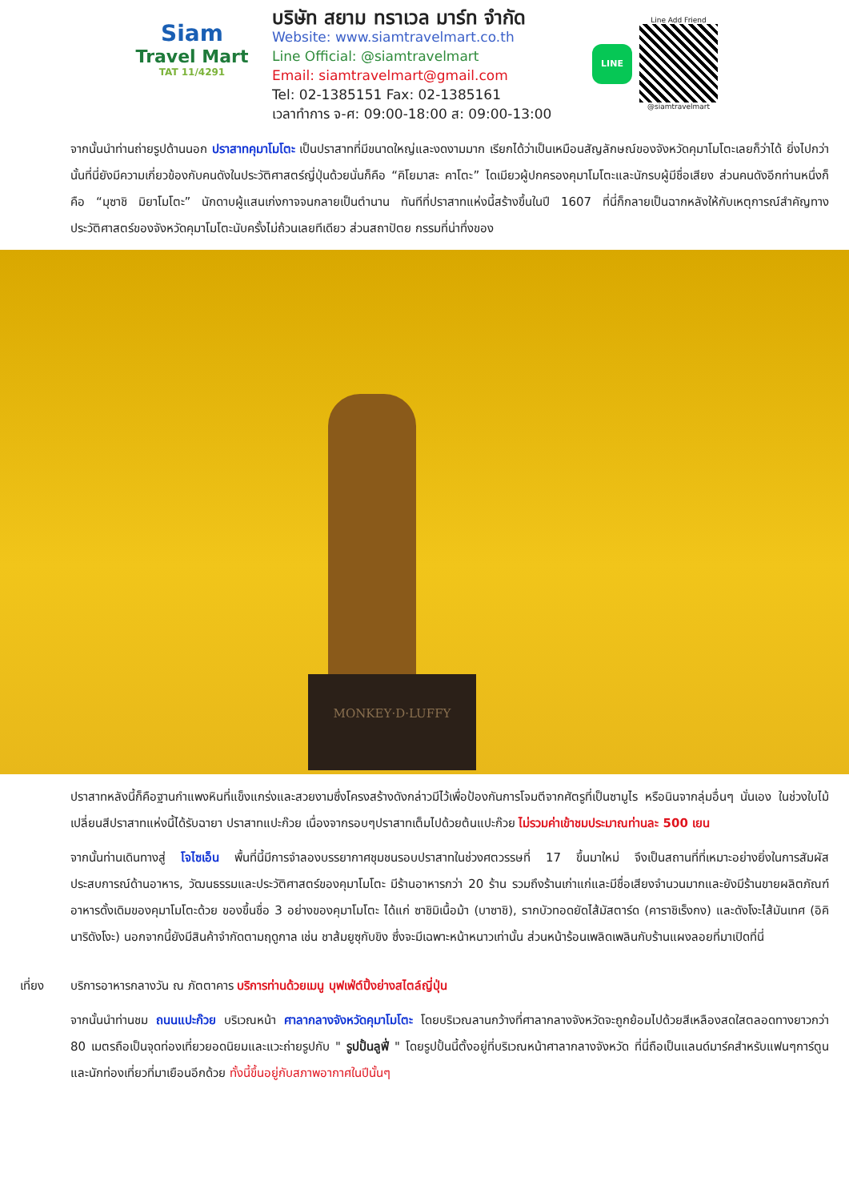Siam
Travel Mart
TAT 11/4291
บริษัท สยาม ทราเวล มาร์ท จำกัด
Website: www.siamtravelmart.co.th
Line Official: @siamtravelmart
Email: siamtravelmart@gmail.com
Tel: 02-1385151 Fax: 02-1385161
เวลาทำการ จ-ศ: 09:00-18:00 ส: 09:00-13:00
LINE
Line Add Friend
@siamtravelmart
จากนั้นนำท่านถ่ายรูปด้านนอก ปราสาทคุมาโมโตะ เป็นปราสาทที่มีขนาดใหญ่และงดงามมาก เรียกได้ว่าเป็นเหมือนสัญลักษณ์ของจังหวัดคุมาโมโตะเลยก็ว่าได้ ยิ่งไปกว่านั้นที่นี่ยังมีความเกี่ยวข้องกับคนดังในประวัติศาสตร์ญี่ปุ่นด้วยนั่นก็คือ “คิโยมาสะ คาโตะ” ไดเมียวผู้ปกครองคุมาโมโตะและนักรบผู้มีชื่อเสียง ส่วนคนดังอีกท่านหนึ่งก็คือ “มุซาชิ มิยาโมโตะ” นักดาบผู้แสนเก่งกาจจนกลายเป็นตำนาน ทันทีที่ปราสาทแห่งนี้สร้างขึ้นในปี 1607 ที่นี่ก็กลายเป็นฉากหลังให้กับเหตุการณ์สำคัญทางประวัติศาสตร์ของจังหวัดคุมาโมโตะนับครั้งไม่ถ้วนเลยทีเดียว ส่วนสถาปัตย กรรมที่น่าทึ่งของ
MONKEY·D·LUFFY
ปราสาทหลังนี้ก็คือฐานกำแพงหินที่แข็งแกร่งและสวยงามซึ่งโครงสร้างดังกล่าวมีไว้เพื่อป้องกันการโจมตีจากศัตรูที่เป็นซามูไร หรือนินจากลุ่มอื่นๆ นั่นเอง ในช่วงใบไม้เปลี่ยนสีปราสาทแห่งนี้ได้รับฉายา ปราสาทแปะก๊วย เนื่องจากรอบๆปราสาทเต็มไปด้วยต้นแปะก๊วย ไม่รวมค่าเข้าชมประมาณท่านละ 500 เยน
จากนั้นท่านเดินทางสู่ โจไซเอ็น พื้นที่นี้มีการจำลองบรรยากาศชุมชนรอบปราสาทในช่วงศตวรรษที่ 17 ขึ้นมาใหม่ จึงเป็นสถานที่ที่เหมาะอย่างยิ่งในการสัมผัสประสบการณ์ด้านอาหาร, วัฒนธรรมและประวัติศาสตร์ของคุมาโมโตะ มีร้านอาหารกว่า 20 ร้าน รวมถึงร้านเก่าแก่และมีชื่อเสียงจำนวนมากและยังมีร้านขายผลิตภัณฑ์อาหารดั้งเดิมของคุมาโมโตะด้วย ของขึ้นชื่อ 3 อย่างของคุมาโมโตะ ได้แก่ ซาชิมิเนื้อม้า (บาซาชิ), รากบัวทอดยัดไส้มัสตาร์ด (คาราชิเร็งกง) และดังโงะไส้มันเทศ (อิคินาริดังโงะ) นอกจากนี้ยังมีสินค้าจำกัดตามฤดูกาล เช่น ชาส้มยูซุกับขิง ซึ่งจะมีเฉพาะหน้าหนาวเท่านั้น ส่วนหน้าร้อนเพลิดเพลินกับร้านแผงลอยที่มาเปิดที่นี่
เที่ยง บริการอาหารกลางวัน ณ ภัตตาคาร บริการท่านด้วยเมนู บุฟเฟ่ต์ปิ้งย่างสไตล์ญี่ปุ่น
จากนั้นนำท่านชม ถนนแปะก๊วย บริเวณหน้า ศาลากลางจังหวัดคุมาโมโตะ โดยบริเวณลานกว้างที่ศาลากลางจังหวัดจะถูกย้อมไปด้วยสีเหลืองสดใสตลอดทางยาวกว่า 80 เมตรถือเป็นจุดท่องเที่ยวยอดนิยมและแวะถ่ายรูปกับ " รูปปั้นลูฟี่ " โดยรูปปั้นนี้ตั้งอยู่ที่บริเวณหน้าศาลากลางจังหวัด ที่นี่ถือเป็นแลนด์มาร์คสำหรับแฟนๆการ์ตูนและนักท่องเที่ยวที่มาเยือนอีกด้วย ทั้งนี้ขึ้นอยู่กับสภาพอากาศในปีนั้นๆ